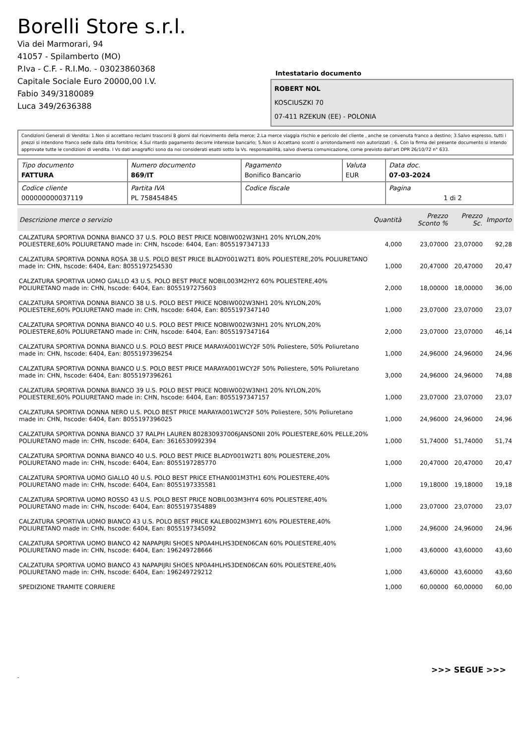Borelli Store s.r.l.
Via dei Marmorari, 94
41057 - Spilamberto (MO)
P.Iva - C.F. - R.I.Mo. - 03023860368
Capitale Sociale Euro 20000,00 I.V.
Fabio 349/3180089
Luca 349/2636388
Intestatario documento
ROBERT NOL
KOSCIUSZKI 70
07-411 RZEKUN (EE) - POLONIA
Condizioni Generali di Vendita: 1.Non si accettano reclami trascorsi 8 giorni dal ricevimento della merce; 2.La merce viaggia rischio e pericolo del cliente , anche se convenuta franco a destino; 3.Salvo espresso, tutti i prezzi si intendono franco sede dalla ditta fornitrice; 4.Sul ritardo pagamento decorre interesse bancario; 5.Non si Accettano sconti o arrotondamenti non autorizzati ; 6. Con la firma del presente documento si intendo approvate tutte le condizioni di vendita. I Vs dati anagrafici sono da noi considerati esatti sotto la Vs. responsabilità, salvo diversa comunicazione, come previsto dall'art DPR 26/10/72 n° 633.
| Tipo documento FATTURA | Numero documento 869/IT | Pagamento Bonifico Bancario | Valuta EUR | Data doc. 07-03-2024 |
| Codice cliente 000000000037119 | Partita IVA PL 758454845 | Codice fiscale | | Pagina 1 di 2 |
| Descrizione merce o servizio | Quantità | Prezzo Sconto % | Prezzo Sc. | Importo |
| --- | --- | --- | --- | --- |
| CALZATURA SPORTIVA DONNA BIANCO 37 U.S. POLO BEST PRICE NOBIW002W3NH1 20% NYLON,20% POLIESTERE,60% POLIURETANO made in: CHN, hscode: 6404, Ean: 8055197347133 | 4,000 | 23,07000 | 23,07000 | 92,28 |
| CALZATURA SPORTIVA DONNA ROSA 38 U.S. POLO BEST PRICE BLADY001W2T1 80% POLIESTERE,20% POLIURETANO made in: CHN, hscode: 6404, Ean: 8055197254530 | 1,000 | 20,47000 | 20,47000 | 20,47 |
| CALZATURA SPORTIVA UOMO GIALLO 43 U.S. POLO BEST PRICE NOBIL003M2HY2 60% POLIESTERE,40% POLIURETANO made in: CHN, hscode: 6404, Ean: 8055197275603 | 2,000 | 18,00000 | 18,00000 | 36,00 |
| CALZATURA SPORTIVA DONNA BIANCO 38 U.S. POLO BEST PRICE NOBIW002W3NH1 20% NYLON,20% POLIESTERE,60% POLIURETANO made in: CHN, hscode: 6404, Ean: 8055197347140 | 1,000 | 23,07000 | 23,07000 | 23,07 |
| CALZATURA SPORTIVA DONNA BIANCO 40 U.S. POLO BEST PRICE NOBIW002W3NH1 20% NYLON,20% POLIESTERE,60% POLIURETANO made in: CHN, hscode: 6404, Ean: 8055197347164 | 2,000 | 23,07000 | 23,07000 | 46,14 |
| CALZATURA SPORTIVA DONNA BIANCO U.S. POLO BEST PRICE MARAYA001WCY2F 50% Poliestere, 50% Poliuretano made in: CHN, hscode: 6404, Ean: 8055197396254 | 1,000 | 24,96000 | 24,96000 | 24,96 |
| CALZATURA SPORTIVA DONNA BIANCO U.S. POLO BEST PRICE MARAYA001WCY2F 50% Poliestere, 50% Poliuretano made in: CHN, hscode: 6404, Ean: 8055197396261 | 3,000 | 24,96000 | 24,96000 | 74,88 |
| CALZATURA SPORTIVA DONNA BIANCO 39 U.S. POLO BEST PRICE NOBIW002W3NH1 20% NYLON,20% POLIESTERE,60% POLIURETANO made in: CHN, hscode: 6404, Ean: 8055197347157 | 1,000 | 23,07000 | 23,07000 | 23,07 |
| CALZATURA SPORTIVA DONNA NERO U.S. POLO BEST PRICE MARAYA001WCY2F 50% Poliestere, 50% Poliuretano made in: CHN, hscode: 6404, Ean: 8055197396025 | 1,000 | 24,96000 | 24,96000 | 24,96 |
| CALZATURA SPORTIVA DONNA BIANCO 37 RALPH LAUREN 802830937006JANSONII 20% POLIESTERE,60% PELLE,20% POLIURETANO made in: CHN, hscode: 6404, Ean: 3616530992394 | 1,000 | 51,74000 | 51,74000 | 51,74 |
| CALZATURA SPORTIVA DONNA BIANCO 40 U.S. POLO BEST PRICE BLADY001W2T1 80% POLIESTERE,20% POLIURETANO made in: CHN, hscode: 6404, Ean: 8055197285770 | 1,000 | 20,47000 | 20,47000 | 20,47 |
| CALZATURA SPORTIVA UOMO GIALLO 40 U.S. POLO BEST PRICE ETHAN001M3TH1 60% POLIESTERE,40% POLIURETANO made in: CHN, hscode: 6404, Ean: 8055197335581 | 1,000 | 19,18000 | 19,18000 | 19,18 |
| CALZATURA SPORTIVA UOMO ROSSO 43 U.S. POLO BEST PRICE NOBIL003M3HY4 60% POLIESTERE,40% POLIURETANO made in: CHN, hscode: 6404, Ean: 8055197354889 | 1,000 | 23,07000 | 23,07000 | 23,07 |
| CALZATURA SPORTIVA UOMO BIANCO 43 U.S. POLO BEST PRICE KALEB002M3MY1 60% POLIESTERE,40% POLIURETANO made in: CHN, hscode: 6404, Ean: 8055197345092 | 1,000 | 24,96000 | 24,96000 | 24,96 |
| CALZATURA SPORTIVA UOMO BIANCO 42 NAPAPIJRI SHOES NP0A4HLHS3DEN06CAN 60% POLIESTERE,40% POLIURETANO made in: CHN, hscode: 6404, Ean: 196249728666 | 1,000 | 43,60000 | 43,60000 | 43,60 |
| CALZATURA SPORTIVA UOMO BIANCO 43 NAPAPIJRI SHOES NP0A4HLHS3DEN06CAN 60% POLIESTERE,40% POLIURETANO made in: CHN, hscode: 6404, Ean: 196249729212 | 1,000 | 43,60000 | 43,60000 | 43,60 |
| SPEDIZIONE TRAMITE CORRIERE | 1,000 | 60,00000 | 60,00000 | 60,00 |
>>> SEGUE >>>
-